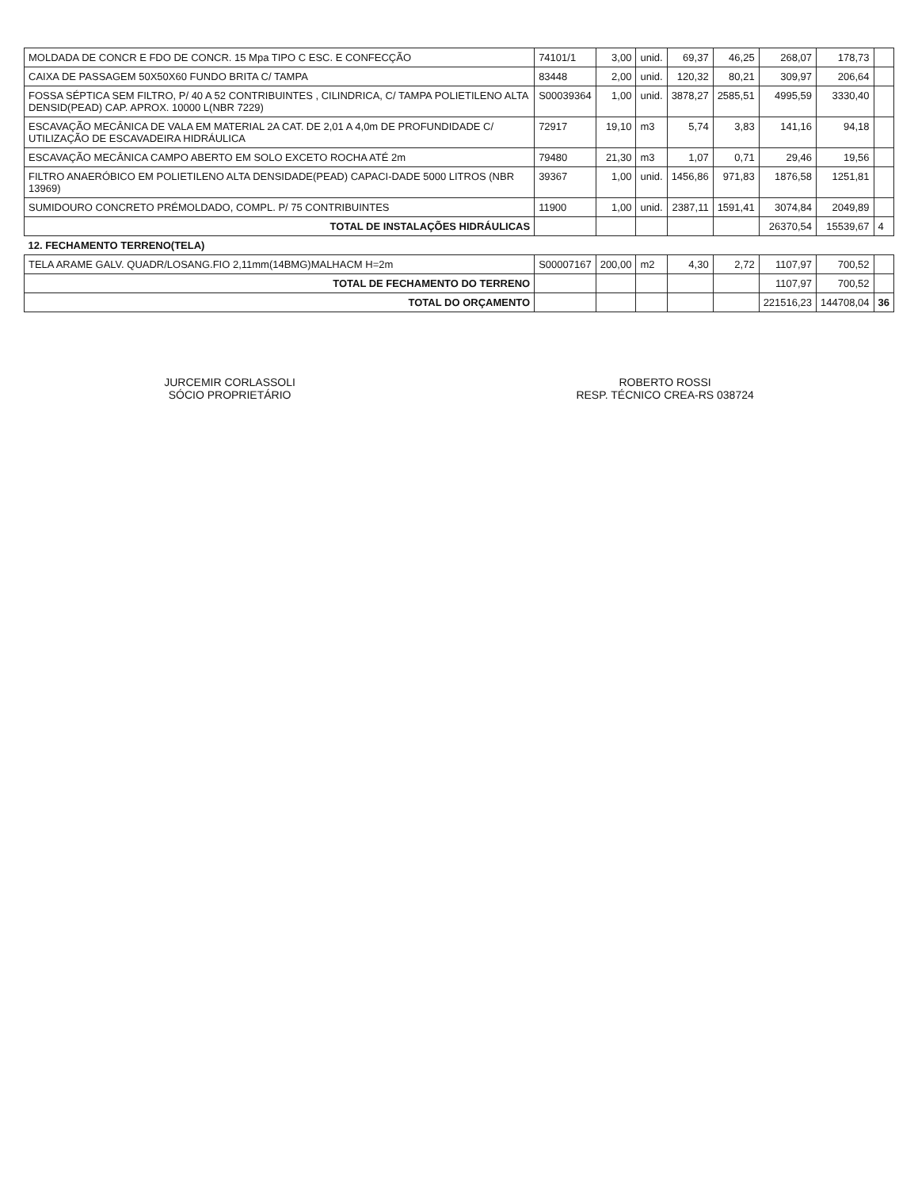| MOLDADA DE CONCR E FDO DE CONCR. 15 Mpa TIPO C ESC. E CONFECÇÃO | 74101/1 | 3,00 | unid. | 69,37 | 46,25 | 268,07 | 178,73 | |
| CAIXA DE PASSAGEM 50X50X60 FUNDO BRITA C/ TAMPA | 83448 | 2,00 | unid. | 120,32 | 80,21 | 309,97 | 206,64 | |
| FOSSA SÉPTICA SEM FILTRO, P/ 40 A 52 CONTRIBUINTES , CILINDRICA, C/ TAMPA POLIETILENO ALTA DENSID(PEAD) CAP. APROX. 10000 L(NBR 7229) | S00039364 | 1,00 | unid. | 3878,27 | 2585,51 | 4995,59 | 3330,40 | |
| ESCAVAÇÃO MECÂNICA DE VALA EM MATERIAL 2A CAT. DE 2,01 A 4,0m DE PROFUNDIDADE C/ UTILIZAÇÃO DE ESCAVADEIRA HIDRÁULICA | 72917 | 19,10 | m3 | 5,74 | 3,83 | 141,16 | 94,18 | |
| ESCAVAÇÃO MECÂNICA CAMPO ABERTO EM SOLO EXCETO ROCHA ATÉ 2m | 79480 | 21,30 | m3 | 1,07 | 0,71 | 29,46 | 19,56 | |
| FILTRO ANAERÓBICO EM POLIETILENO ALTA DENSIDADE(PEAD) CAPACI-DADE 5000 LITROS (NBR 13969) | 39367 | 1,00 | unid. | 1456,86 | 971,83 | 1876,58 | 1251,81 | |
| SUMIDOURO CONCRETO PRÉMOLDADO, COMPL. P/ 75 CONTRIBUINTES | 11900 | 1,00 | unid. | 2387,11 | 1591,41 | 3074,84 | 2049,89 | |
| TOTAL DE INSTALAÇÕES HIDRÁULICAS | | | | | | 26370,54 | 15539,67 | 4 |
| 12. FECHAMENTO TERRENO(TELA) | | | | | | | | |
| TELA ARAME GALV. QUADR/LOSANG.FIO 2,11mm(14BMG)MALHACM H=2m | S00007167 | 200,00 | m2 | 4,30 | 2,72 | 1107,97 | 700,52 | |
| TOTAL DE FECHAMENTO DO TERRENO | | | | | | 1107,97 | 700,52 | |
| TOTAL DO ORÇAMENTO | | | | | | 221516,23 | 144708,04 | 36 |
JURCEMIR CORLASSOLI
SÓCIO PROPRIETÁRIO
ROBERTO ROSSI
RESP. TÉCNICO CREA-RS 038724